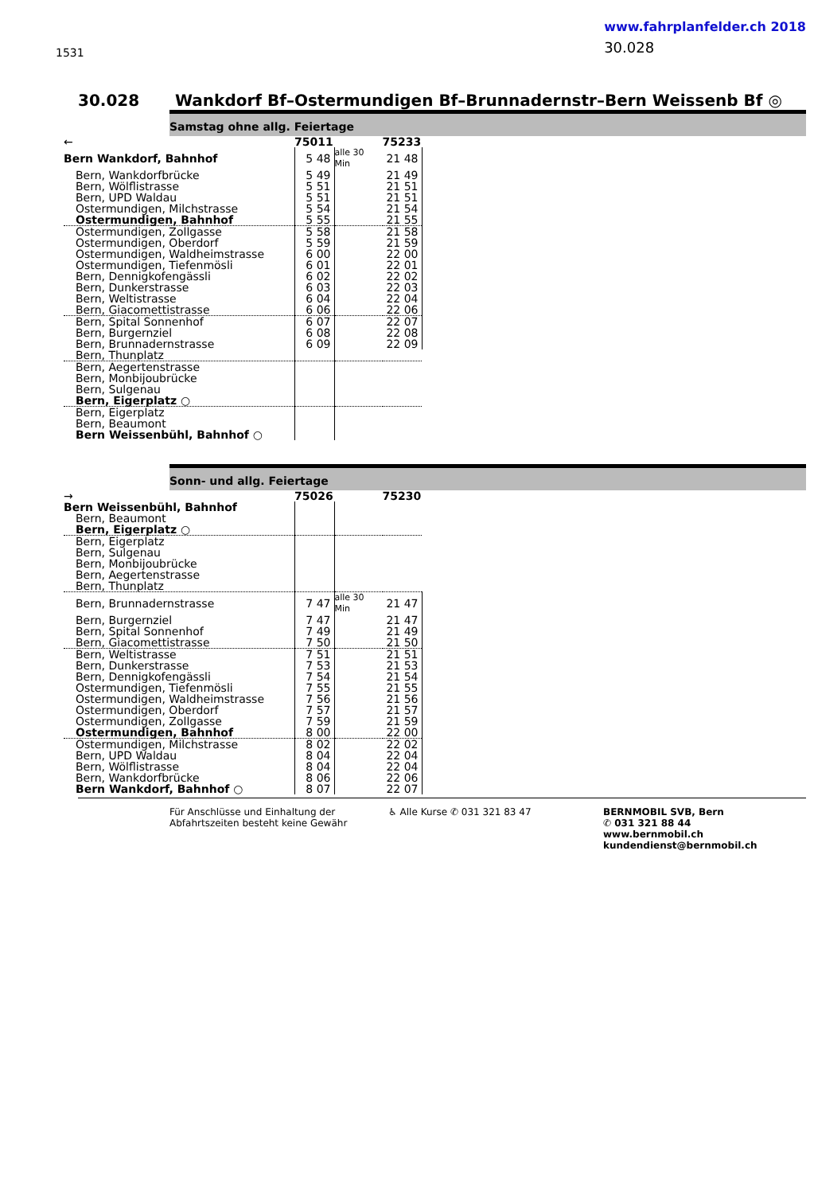1531
www.fahrplanfelder.ch 2018
30.028
30.028 Wankdorf Bf–Ostermundigen Bf–Brunnadernstr–Bern Weissenb Bf ◎
Samstag ohne allg. Feiertage
| ← | 75011 | | 75233 |
| Bern Wankdorf, Bahnhof | 5 48 | alle 30 Min | 21 48 |
| Bern, Wankdorfbrücke | 5 49 | | 21 49 |
| Bern, Wölflistrasse | 5 51 | | 21 51 |
| Bern, UPD Waldau | 5 51 | | 21 51 |
| Ostermundigen, Milchstrasse | 5 54 | | 21 54 |
| Ostermundigen, Bahnhof | 5 55 | | 21 55 |
| Ostermundigen, Zollgasse | 5 58 | | 21 58 |
| Ostermundigen, Oberdorf | 5 59 | | 21 59 |
| Ostermundigen, Waldheimstrasse | 6 00 | | 22 00 |
| Ostermundigen, Tiefenmösli | 6 01 | | 22 01 |
| Bern, Dennigkofengässli | 6 02 | | 22 02 |
| Bern, Dunkerstrasse | 6 03 | | 22 03 |
| Bern, Weltistrasse | 6 04 | | 22 04 |
| Bern, Giacomettistrasse | 6 06 | | 22 06 |
| Bern, Spital Sonnenhof | 6 07 | | 22 07 |
| Bern, Burgernziel | 6 08 | | 22 08 |
| Bern, Brunnadernstrasse | 6 09 | | 22 09 |
| Bern, Thunplatz | | | |
| Bern, Aegertenstrasse | | | |
| Bern, Monbijoubrücke | | | |
| Bern, Sulgenau | | | |
| Bern, Eigerplatz ○ | | | |
| Bern, Eigerplatz | | | |
| Bern, Beaumont | | | |
| Bern Weissenbühl, Bahnhof ○ | | | |
Sonn- und allg. Feiertage
| → | 75026 | | 75230 |
| Bern Weissenbühl, Bahnhof | | | |
| Bern, Beaumont | | | |
| Bern, Eigerplatz ○ | | | |
| Bern, Eigerplatz | | | |
| Bern, Sulgenau | | | |
| Bern, Monbijoubrücke | | | |
| Bern, Aegertenstrasse | | | |
| Bern, Thunplatz | | | |
| Bern, Brunnadernstrasse | 7 47 | alle 30 Min | 21 47 |
| Bern, Burgernziel | 7 47 | | 21 47 |
| Bern, Spital Sonnenhof | 7 49 | | 21 49 |
| Bern, Giacomettistrasse | 7 50 | | 21 50 |
| Bern, Weltistrasse | 7 51 | | 21 51 |
| Bern, Dunkerstrasse | 7 53 | | 21 53 |
| Bern, Dennigkofengässli | 7 54 | | 21 54 |
| Ostermundigen, Tiefenmösli | 7 55 | | 21 55 |
| Ostermundigen, Waldheimstrasse | 7 56 | | 21 56 |
| Ostermundigen, Oberdorf | 7 57 | | 21 57 |
| Ostermundigen, Zollgasse | 7 59 | | 21 59 |
| Ostermundigen, Bahnhof | 8 00 | | 22 00 |
| Ostermundigen, Milchstrasse | 8 02 | | 22 02 |
| Bern, UPD Waldau | 8 04 | | 22 04 |
| Bern, Wölflistrasse | 8 04 | | 22 04 |
| Bern, Wankdorfbrücke | 8 06 | | 22 06 |
| Bern Wankdorf, Bahnhof ○ | 8 07 | | 22 07 |
Für Anschlüsse und Einhaltung der Abfahrtszeiten besteht keine Gewähr
♿ Alle Kurse ✆ 031 321 83 47 BERNMOBIL SVB, Bern
✆ 031 321 88 44
www.bernmobil.ch
kundendienst@bernmobil.ch